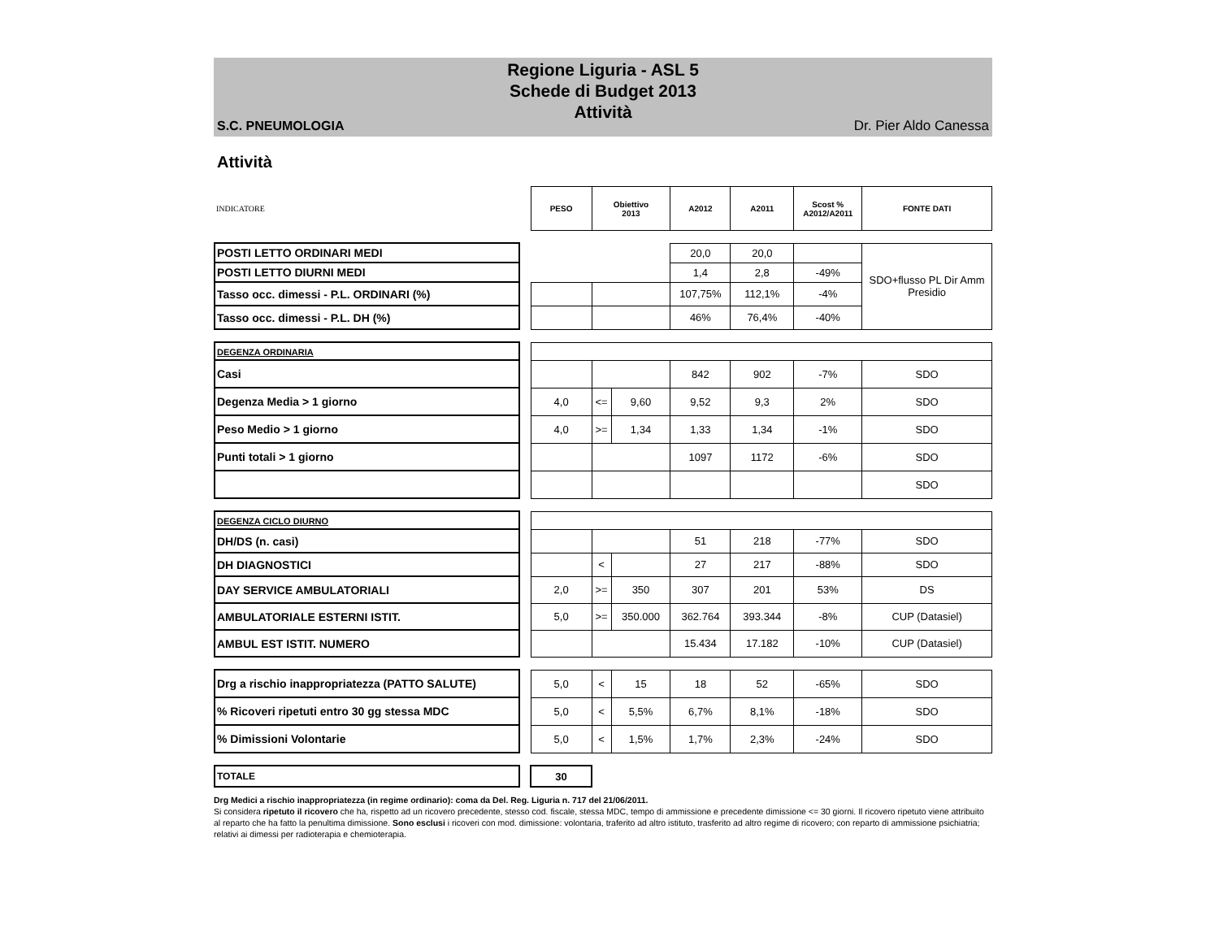Regione Liguria - ASL 5
Schede di Budget 2013
Attività
S.C. PNEUMOLOGIA Dr. Pier Aldo Canessa
Attività
| INDICATORE | | PESO | Obiettivo 2013 | | A2012 | A2011 | Scost % A2012/A2011 | FONTE DATI |
| POSTI LETTO ORDINARI MEDI | | | | | 20,0 | 20,0 | | SDO+flusso PL Dir Amm Presidio |
| POSTI LETTO DIURNI MEDI | | | | | 1,4 | 2,8 | -49% | |
| Tasso occ. dimessi - P.L. ORDINARI (%) | | | | | 107,75% | 112,1% | -4% | |
| Tasso occ. dimessi - P.L. DH (%) | | | | | 46% | 76,4% | -40% | |
| DEGENZA ORDINARIA | | | | | | | | |
| Casi | | | | | 842 | 902 | -7% | SDO |
| Degenza Media > 1 giorno | | 4,0 | <= | 9,60 | 9,52 | 9,3 | 2% | SDO |
| Peso Medio > 1 giorno | | 4,0 | >= | 1,34 | 1,33 | 1,34 | -1% | SDO |
| Punti totali > 1 giorno | | | | | 1097 | 1172 | -6% | SDO |
| | | | | | | | | SDO |
| DEGENZA CICLO DIURNO | | | | | | | | |
| DH/DS (n. casi) | | | | | 51 | 218 | -77% | SDO |
| DH DIAGNOSTICI | | | < | | 27 | 217 | -88% | SDO |
| DAY SERVICE AMBULATORIALI | | 2,0 | >= | 350 | 307 | 201 | 53% | DS |
| AMBULATORIALE ESTERNI ISTIT. | | 5,0 | >= | 350.000 | 362.764 | 393.344 | -8% | CUP (Datasiel) |
| AMBUL EST ISTIT. NUMERO | | | | | 15.434 | 17.182 | -10% | CUP (Datasiel) |
| Drg a rischio inappropriatezza (PATTO SALUTE) | | 5,0 | < | 15 | 18 | 52 | -65% | SDO |
| % Ricoveri ripetuti entro 30 gg stessa MDC | | 5,0 | < | 5,5% | 6,7% | 8,1% | -18% | SDO |
| % Dimissioni Volontarie | | 5,0 | < | 1,5% | 1,7% | 2,3% | -24% | SDO |
| TOTALE | | 30 | | | | | | |
Drg Medici a rischio inappropriatezza (in regime ordinario): coma da Del. Reg. Liguria n. 717 del 21/06/2011.
Si considera ripetuto il ricovero che ha, rispetto ad un ricovero precedente, stesso cod. fiscale, stessa MDC, tempo di ammissione e precedente dimissione <= 30 giorni. Il ricovero ripetuto viene attribuito al reparto che ha fatto la penultima dimissione. Sono esclusi i ricoveri con mod. dimissione: volontaria, traferito ad altro istituto, trasferito ad altro regime di ricovero; con reparto di ammissione psichiatria; relativi ai dimessi per radioterapia e chemioterapia.